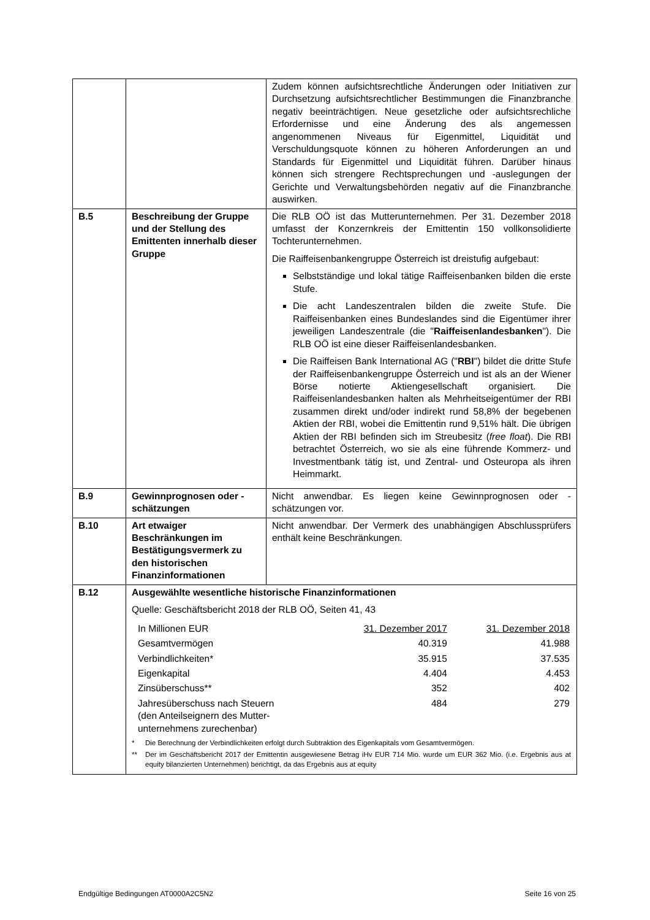| | | Zudem können aufsichtsrechtliche Änderungen oder Initiativen zur Durchsetzung aufsichtsrechtlicher Bestimmungen die Finanzbranche negativ beeinträchtigen. Neue gesetzliche oder aufsichtsrechliche Erfordernisse und eine Änderung des als angemessen angenommenen Niveaus für Eigenmittel, Liquidität und Verschuldungsquote können zu höheren Anforderungen an und Standards für Eigenmittel und Liquidität führen. Darüber hinaus können sich strengere Rechtsprechungen und -auslegungen der Gerichte und Verwaltungsbehörden negativ auf die Finanzbranche auswirken. |
| B.5 | Beschreibung der Gruppe und der Stellung des Emittenten innerhalb dieser Gruppe | Die RLB OÖ ist das Mutterunternehmen. Per 31. Dezember 2018 umfasst der Konzernkreis der Emittentin 150 vollkonsolidierte Tochterunternehmen. Die Raiffeisenbankengruppe Österreich ist dreistufig aufgebaut: Selbstständige und lokal tätige Raiffeisenbanken bilden die erste Stufe. Die acht Landeszentralen bilden die zweite Stufe. Die Raiffeisenbanken eines Bundeslandes sind die Eigentümer ihrer jeweiligen Landeszentrale (die " Raiffeisenlandesbanken "). Die RLB OÖ ist eine dieser Raiffeisenlandesbanken. Die Raiffeisen Bank International AG (" RBI ") bildet die dritte Stufe der Raiffeisenbankengruppe Österreich und ist als an der Wiener Börse notierte Aktiengesellschaft organisiert. Die Raiffeisenlandesbanken halten als Mehrheitseigentümer der RBI zusammen direkt und/oder indirekt rund 58,8% der begebenen Aktien der RBI, wobei die Emittentin rund 9,51% hält. Die übrigen Aktien der RBI befinden sich im Streubesitz ( free float ). Die RBI betrachtet Österreich, wo sie als eine führende Kommerz- und Investmentbank tätig ist, und Zentral- und Osteuropa als ihren Heimmarkt. |
| B.9 | Gewinnprognosen oder - schätzungen | Nicht anwendbar. Es liegen keine Gewinnprognosen oder -schätzungen vor. |
| B.10 | Art etwaiger Beschränkungen im Bestätigungsvermerk zu den historischen Finanzinformationen | Nicht anwendbar. Der Vermerk des unabhängigen Abschlussprüfers enthält keine Beschränkungen. |
| B.12 | Ausgewählte wesentliche historische Finanzinformationen Quelle: Geschäftsbericht 2018 der RLB OÖ, Seiten 41, 43 / In Millionen EUR / 31. Dezember 2017 / 31. Dezember 2018 / / Gesamtvermögen / 40.319 / 41.988 / / Verbindlichkeiten* / 35.915 / 37.535 / / Eigenkapital / 4.404 / 4.453 / / Zinsüberschuss** / 352 / 402 / / Jahresüberschuss nach Steuern (den Anteilseignern des Mutter- unternehmens zurechenbar) / 484 / 279 / * Die Berechnung der Verbindlichkeiten erfolgt durch Subtraktion des Eigenkapitals vom Gesamtvermögen. ** Der im Geschäftsbericht 2017 der Emittentin ausgewiesene Betrag iHv EUR 714 Mio. wurde um EUR 362 Mio. (i.e. Ergebnis aus at equity bilanzierten Unternehmen) berichtigt, da das Ergebnis aus at equity | |
Endgültige Bedingungen AT0000A2C5N2 Seite 16 von 25